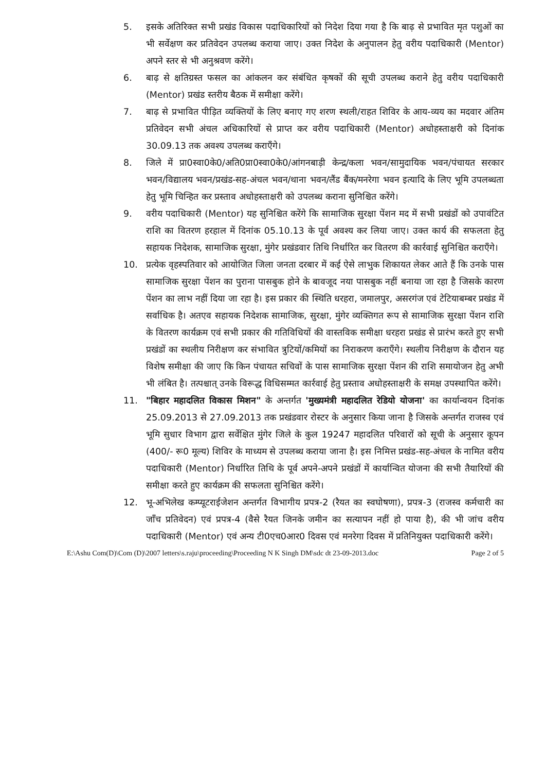5. इसके अतिरिक्त सभी प्रखंड विकास पदाधिकारियों को निदेश दिया गया है कि बाढ़ से प्रभावित मृत पशुओं का भी सर्वेक्षण कर प्रतिवेदन उपलब्ध कराया जाए। उक्त निदेश के अनुपालन हेतु वरीय पदाधिकारी (Mentor) अपने स्तर से भी अनुश्रवण करेंगे।
6. बाढ़ से क्षतिग्रस्त फसल का आंकलन कर संबंधित कृषकों की सूची उपलब्ध कराने हेतु वरीय पदाधिकारी (Mentor) प्रखंड स्तरीय बैठक में समीक्षा करेंगे।
7. बाढ़ से प्रभावित पीड़ित व्यक्तियों के लिए बनाए गए शरण स्थली/राहत शिविर के आय-व्यय का मदवार अंतिम प्रतिवेदन सभी अंचल अधिकारियों से प्राप्त कर वरीय पदाधिकारी (Mentor) अधोहस्ताक्षरी को दिनांक 30.09.13 तक अवश्य उपलब्ध कराएँगे।
8. जिले में प्रा0स्वा0के0/अति0प्रा0स्वा0के0/आंगनबाड़ी केन्द्र/कला भवन/सामुदायिक भवन/पंचायत सरकार भवन/विद्यालय भवन/प्रखंड-सह-अंचल भवन/थाना भवन/लैंड बैंक/मनरेगा भवन इत्यादि के लिए भूमि उपलब्धता हेतु भूमि चिन्हित कर प्रस्ताव अधोहस्ताक्षरी को उपलब्ध कराना सुनिश्चित करेंगे।
9. वरीय पदाधिकारी (Mentor) यह सुनिश्चित करेंगे कि सामाजिक सुरक्षा पेंशन मद में सभी प्रखंडों को उपावंटित राशि का वितरण हरहाल में दिनांक 05.10.13 के पूर्व अवश्य कर लिया जाए। उक्त कार्य की सफलता हेतु सहायक निदेशक, सामाजिक सुरक्षा, मुंगेर प्रखंडवार तिथि निर्धारित कर वितरण की कार्रवाई सुनिश्चित कराएँगे।
10. प्रत्येक वृहस्पतिवार को आयोजित जिला जनता दरबार में कई ऐसे लाभुक शिकायत लेकर आते हैं कि उनके पास सामाजिक सुरक्षा पेंशन का पुराना पासबुक होने के बावजूद नया पासबुक नहीं बनाया जा रहा है जिसके कारण पेंशन का लाभ नहीं दिया जा रहा है। इस प्रकार की स्थिति धरहरा, जमालपुर, असरगंज एवं टेटियाबम्बर प्रखंड में सर्वाधिक है। अतएव सहायक निदेशक सामाजिक, सुरक्षा, मुंगेर व्यक्तिगत रूप से सामाजिक सुरक्षा पेंशन राशि के वितरण कार्यक्रम एवं सभी प्रकार की गतिविधियों की वास्तविक समीक्षा धरहरा प्रखंड से प्रारंभ करते हुए सभी प्रखंडों का स्थलीय निरीक्षण कर संभावित त्रुटियों/कमियों का निराकरण कराएँगे। स्थलीय निरीक्षण के दौरान यह विशेष समीक्षा की जाए कि किन पंचायत सचिवों के पास सामाजिक सुरक्षा पेंशन की राशि समायोजन हेतु अभी भी लंबित है। तत्पश्चात् उनके विरूद्ध विधिसम्मत कार्रवाई हेतु प्रस्ताव अधोहस्ताक्षरी के समक्ष उपस्थापित करेंगे।
11. "बिहार महादलित विकास मिशन" के अन्तर्गत 'मुख्यमंत्री महादलित रेडियो योजना' का कार्यान्वयन दिनांक 25.09.2013 से 27.09.2013 तक प्रखंडवार रोस्टर के अनुसार किया जाना है जिसके अन्तर्गत राजस्व एवं भूमि सुधार विभाग द्वारा सर्वेक्षित मुंगेर जिले के कुल 19247 महादलित परिवारों को सूची के अनुसार कूपन (400/- रू0 मूल्य) शिविर के माध्यम से उपलब्ध कराया जाना है। इस निमित्त प्रखंड-सह-अंचल के नामित वरीय पदाधिकारी (Mentor) निर्धारित तिथि के पूर्व अपने-अपने प्रखंडों में कार्यान्वित योजना की सभी तैयारियों की समीक्षा करते हुए कार्यक्रम की सफलता सुनिश्चित करेंगे।
12. भू-अभिलेख कम्प्यूटराईजेशन अन्तर्गत विभागीय प्रपत्र-2 (रैयत का स्वघोषणा), प्रपत्र-3 (राजस्व कर्मचारी का जाँच प्रतिवेदन) एवं प्रपत्र-4 (वैसे रैयत जिनके जमीन का सत्यापन नहीं हो पाया है), की भी जांच वरीय पदाधिकारी (Mentor) एवं अन्य टी0एच0आर0 दिवस एवं मनरेगा दिवस में प्रतिनियुक्त पदाधिकारी करेंगे।
E:\Ashu Com(D)\Com (D)\2007 letters\s.raju\proceeding\Proceeding N K Singh DM\sdc dt 23-09-2013.doc Page 2 of 5